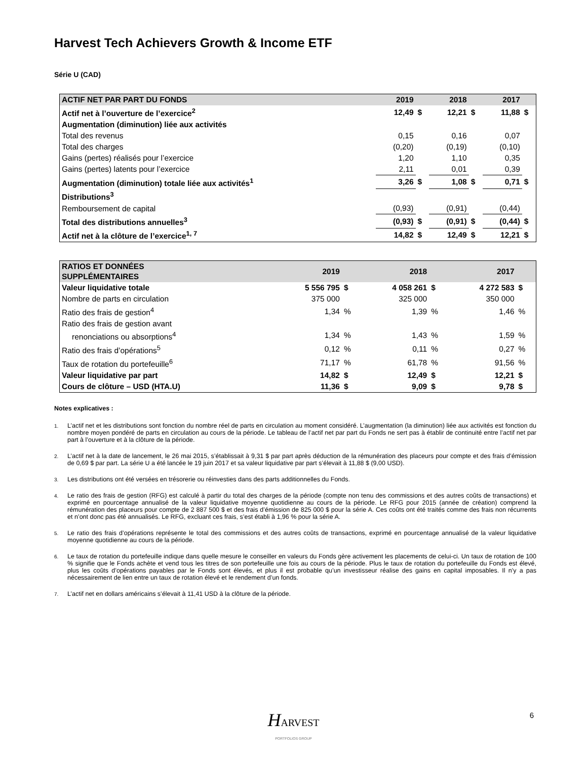Harvest Tech Achievers Growth & Income ETF
Série U (CAD)
| ACTIF NET PAR PART DU FONDS | 2019 | | 2018 | | 2017 | |
| --- | --- | --- | --- | --- | --- | --- |
| Actif net à l’ouverture de l’exercice<sup>2</sup> | 12,49 | $ | 12,21 | $ | 11,88 | $ |
| Augmentation (diminution) liée aux activités | | | | | | |
| Total des revenus | 0,15 | | 0,16 | | 0,07 | |
| Total des charges | (0,20) | | (0,19) | | (0,10) | |
| Gains (pertes) réalisés pour l’exercice | 1,20 | | 1,10 | | 0,35 | |
| Gains (pertes) latents pour l’exercice | 2,11 | | 0,01 | | 0,39 | |
| Augmentation (diminution) totale liée aux activités<sup>1</sup> | 3,26 | $ | 1,08 | $ | 0,71 | $ |
| Distributions<sup>3</sup> | | | | | | |
| Remboursement de capital | (0,93) | | (0,91) | | (0,44) | |
| Total des distributions annuelles<sup>3</sup> | (0,93) | $ | (0,91) | $ | (0,44) | $ |
| Actif net à la clôture de l’exercice<sup>1, 7</sup> | 14,82 | $ | 12,49 | $ | 12,21 | $ |
| RATIOS ET DONNÉES SUPPLÉMENTAIRES | 2019 | | 2018 | | 2017 | |
| --- | --- | --- | --- | --- | --- | --- |
| Valeur liquidative totale | 5 556 795 | $ | 4 058 261 | $ | 4 272 583 | $ |
| Nombre de parts en circulation | 375 000 | | 325 000 | | 350 000 | |
| Ratio des frais de gestion<sup>4</sup> | 1,34 | % | 1,39 | % | 1,46 | % |
| Ratio des frais de gestion avant renonciations ou absorptions<sup>4</sup> | 1,34 | % | 1,43 | % | 1,59 | % |
| Ratio des frais d’opérations<sup>5</sup> | 0,12 | % | 0,11 | % | 0,27 | % |
| Taux de rotation du portefeuille<sup>6</sup> | 71,17 | % | 61,78 | % | 91,56 | % |
| Valeur liquidative par part | 14,82 | $ | 12,49 | $ | 12,21 | $ |
| Cours de clôture – USD (HTA.U) | 11,36 | $ | 9,09 | $ | 9,78 | $ |
Notes explicatives :
1.
L’actif net et les distributions sont fonction du nombre réel de parts en circulation au moment considéré. L’augmentation (la diminution) liée aux activités est fonction du nombre moyen pondéré de parts en circulation au cours de la période. Le tableau de l’actif net par part du Fonds ne sert pas à établir de continuité entre l’actif net par part à l’ouverture et à la clôture de la période.
2.
L’actif net à la date de lancement, le 26 mai 2015, s’établissait à 9,31 $ par part après déduction de la rémunération des placeurs pour compte et des frais d’émission de 0,69 $ par part. La série U a été lancée le 19 juin 2017 et sa valeur liquidative par part s’élevait à 11,88 $ (9,00 USD).
3.
Les distributions ont été versées en trésorerie ou réinvesties dans des parts additionnelles du Fonds.
4.
Le ratio des frais de gestion (RFG) est calculé à partir du total des charges de la période (compte non tenu des commissions et des autres coûts de transactions) et exprimé en pourcentage annualisé de la valeur liquidative moyenne quotidienne au cours de la période. Le RFG pour 2015 (année de création) comprend la rémunération des placeurs pour compte de 2 887 500 $ et des frais d’émission de 825 000 $ pour la série A. Ces coûts ont été traités comme des frais non récurrents et n’ont donc pas été annualisés. Le RFG, excluant ces frais, s’est établi à 1,96 % pour la série A.
5.
Le ratio des frais d’opérations représente le total des commissions et des autres coûts de transactions, exprimé en pourcentage annualisé de la valeur liquidative moyenne quotidienne au cours de la période.
6.
Le taux de rotation du portefeuille indique dans quelle mesure le conseiller en valeurs du Fonds gère activement les placements de celui-ci. Un taux de rotation de 100 % signifie que le Fonds achète et vend tous les titres de son portefeuille une fois au cours de la période. Plus le taux de rotation du portefeuille du Fonds est élevé, plus les coûts d’opérations payables par le Fonds sont élevés, et plus il est probable qu’un investisseur réalise des gains en capital imposables. Il n’y a pas nécessairement de lien entre un taux de rotation élevé et le rendement d’un fonds.
7.
L’actif net en dollars américains s’élevait à 11,41 USD à la clôture de la période.
HARVEST
PORTFOLIOS GROUP
6